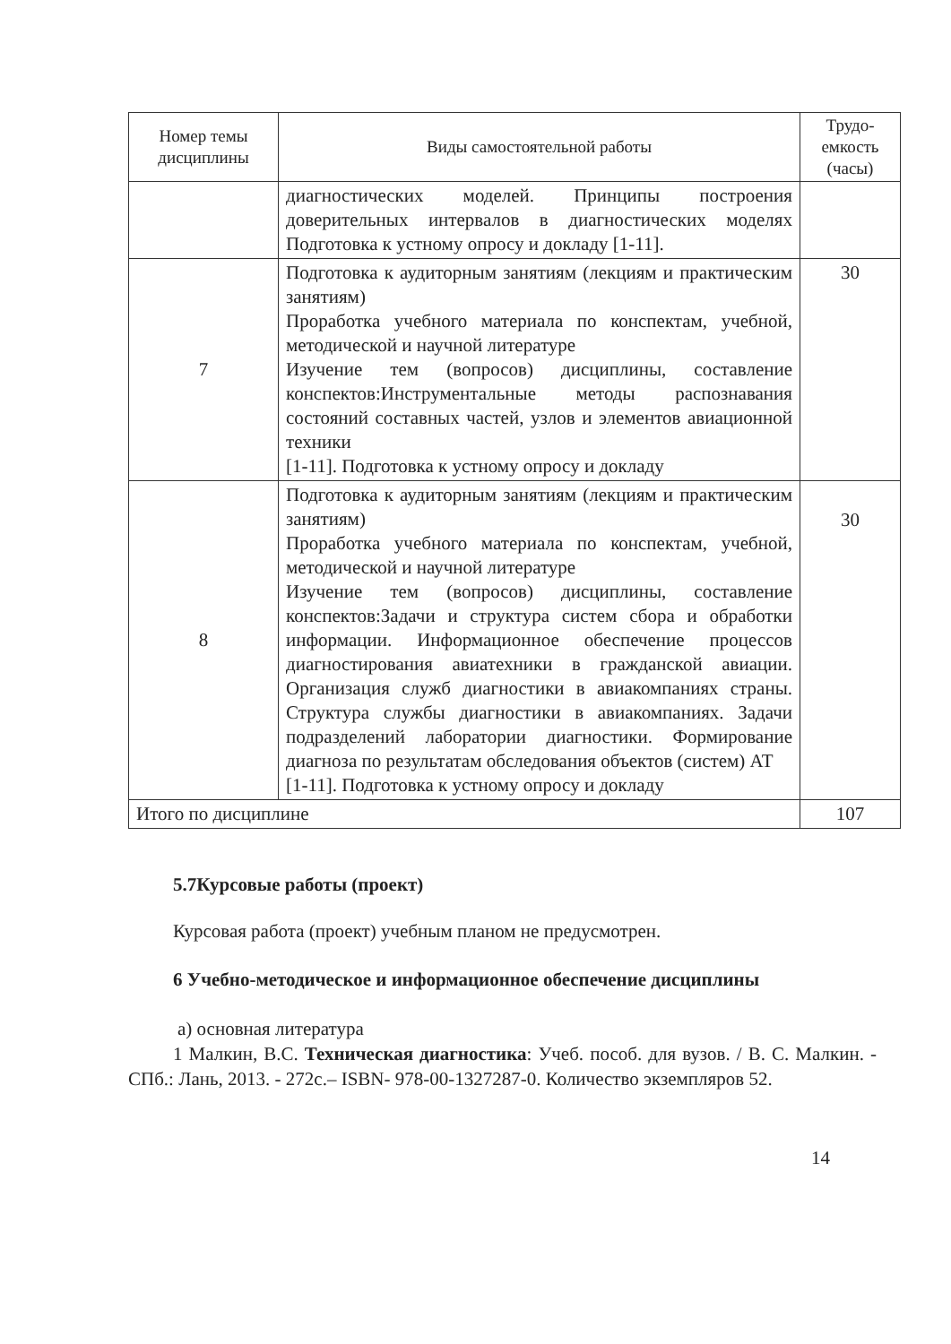| Номер темы дисциплины | Виды самостоятельной работы | Трудо-емкость (часы) |
| --- | --- | --- |
| | диагностических моделей. Принципы построения доверительных интервалов в диагностических моделях Подготовка к устному опросу и докладу [1-11]. | |
| 7 | Подготовка к аудиторным занятиям (лекциям и практическим занятиям) Проработка учебного материала по конспектам, учебной, методической и научной литературе Изучение тем (вопросов) дисциплины, составление конспектов:Инструментальные методы распознавания состояний составных частей, узлов и элементов авиационной техники [1-11]. Подготовка к устному опросу и докладу | 30 |
| 8 | Подготовка к аудиторным занятиям (лекциям и практическим занятиям) Проработка учебного материала по конспектам, учебной, методической и научной литературе Изучение тем (вопросов) дисциплины, составление конспектов:Задачи и структура систем сбора и обработки информации. Информационное обеспечение процессов диагностирования авиатехники в гражданской авиации. Организация служб диагностики в авиакомпаниях страны. Структура службы диагностики в авиакомпаниях. Задачи подразделений лаборатории диагностики. Формирование диагноза по результатам обследования объектов (систем) АТ [1-11]. Подготовка к устному опросу и докладу | 30 |
| Итого по дисциплине | | 107 |
5.7Курсовые работы (проект)
Курсовая работа (проект) учебным планом не предусмотрен.
6 Учебно-методическое и информационное обеспечение дисциплины
а) основная литература
1 Малкин, В.С. Техническая диагностика: Учеб. пособ. для вузов. / В. С. Малкин. - СПб.: Лань, 2013. - 272с.– ISBN- 978-00-1327287-0. Количество экземпляров 52.
14